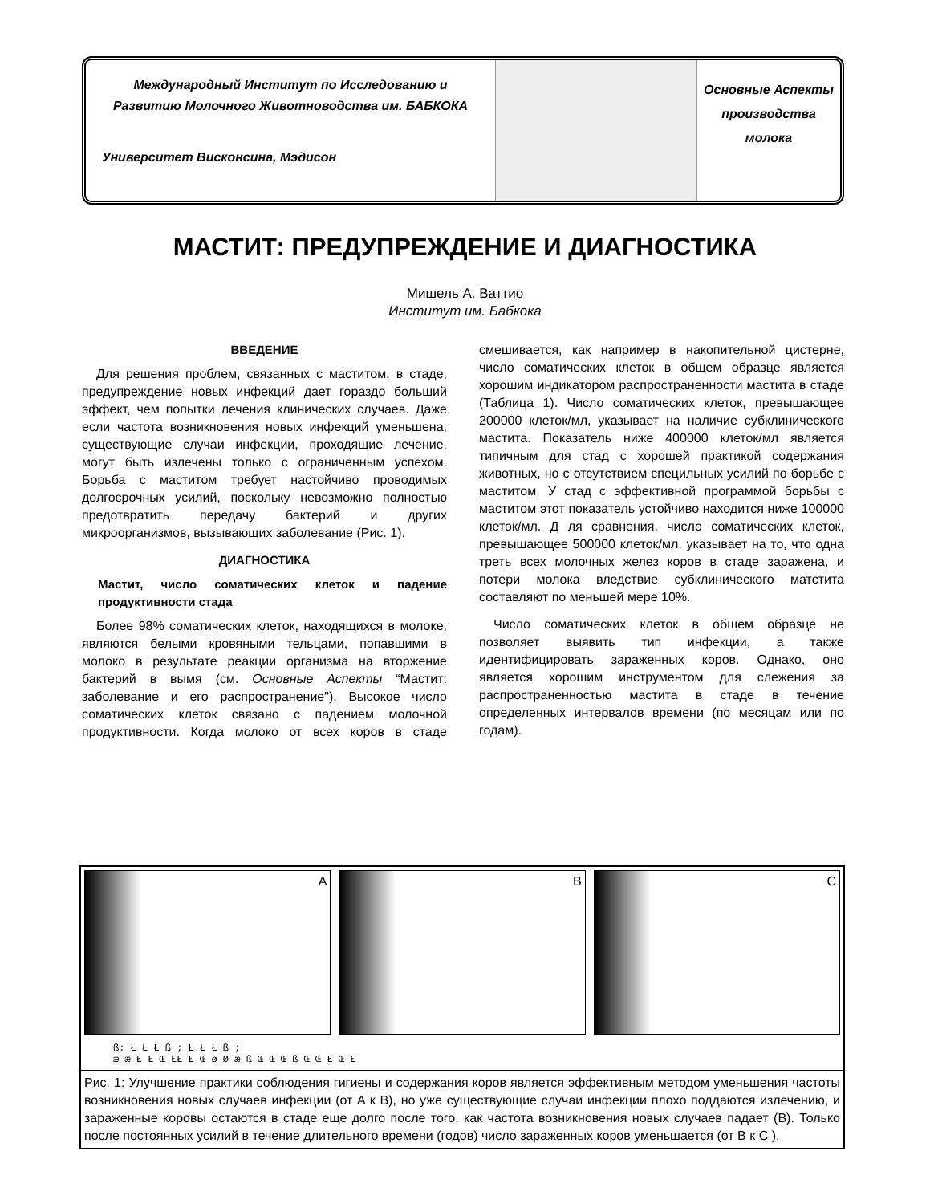Международный Институт по Исследованию и Развитию Молочного Животноводства им. БАБКОКА
Университет Висконсина, Мэдисон
Основные Аспекты
производства
молока
МАСТИТ: ПРЕДУПРЕЖДЕНИЕ И ДИАГНОСТИКА
Мишель А. Ваттио
Институт им. Бабкока
ВВЕДЕНИЕ
Для решения проблем, связанных с маститом, в стаде, предупреждение новых инфекций дает гораздо больший эффект, чем попытки лечения клинических случаев. Даже если частота возникновения новых инфекций уменьшена, существующие случаи инфекции, проходящие лечение, могут быть излечены только с ограниченным успехом. Борьба с маститом требует настойчиво проводимых долгосрочных усилий, поскольку невозможно полностью предотвратить передачу бактерий и других микроорганизмов, вызывающих заболевание (Рис. 1).
ДИАГНОСТИКА
Мастит, число соматических клеток и падение продуктивности стада
Более 98% соматических клеток, находящихся в молоке, являются белыми кровяными тельцами, попавшими в молоко в результате реакции организма на вторжение бактерий в вымя (см. Основные Аспекты “Мастит: заболевание и его распространение"). Высокое число соматических клеток связано с падением молочной продуктивности. Когда молоко от всех коров в стаде смешивается, как например в накопительной цистерне, число соматических клеток в общем образце является хорошим индикатором распространенности мастита в стаде (Таблица 1). Число соматических клеток, превышающее 200000 клеток/мл, указывает на наличие субклинического мастита. Показатель ниже 400000 клеток/мл является типичным для стад с хорошей практикой содержания животных, но с отсутствием специльных усилий по борьбе с маститом. У стад с эффективной программой борьбы с маститом этот показатель устойчиво находится ниже 100000 клеток/мл. Д ля сравнения, число соматических клеток, превышающее 500000 клеток/мл, указывает на то, что одна треть всех молочных желез коров в стаде заражена, и потери молока вледствие субклинического матстита составляют по меньшей мере 10%.
Число соматических клеток в общем образце не позволяет выявить тип инфекции, а также идентифицировать зараженных коров. Однако, оно является хорошим инструментом для слежения за распространенностью мастита в стаде в течение определенных интервалов времени (по месяцам или по годам).
A B C
ß: Ł Ł Ł ß ; Ł Ł Ł ß ;
æ æ Ł Ł Œ ŁŁ Ł Œ ø Ø æ ß Œ Œ Œ ß Œ Œ Ł Œ Ł
Рис. 1: Улучшение практики соблюдения гигиены и содержания коров является эффективным методом уменьшения частоты возникновения новых случаев инфекции (от A к B), но уже существующие случаи инфекции плохо поддаются излечению, и зараженные коровы остаются в стаде еще долго после того, как частота возникновения новых случаев падает (B). Только после постоянных усилий в течение длительного времени (годов) число зараженных коров уменьшается (от B к C ).